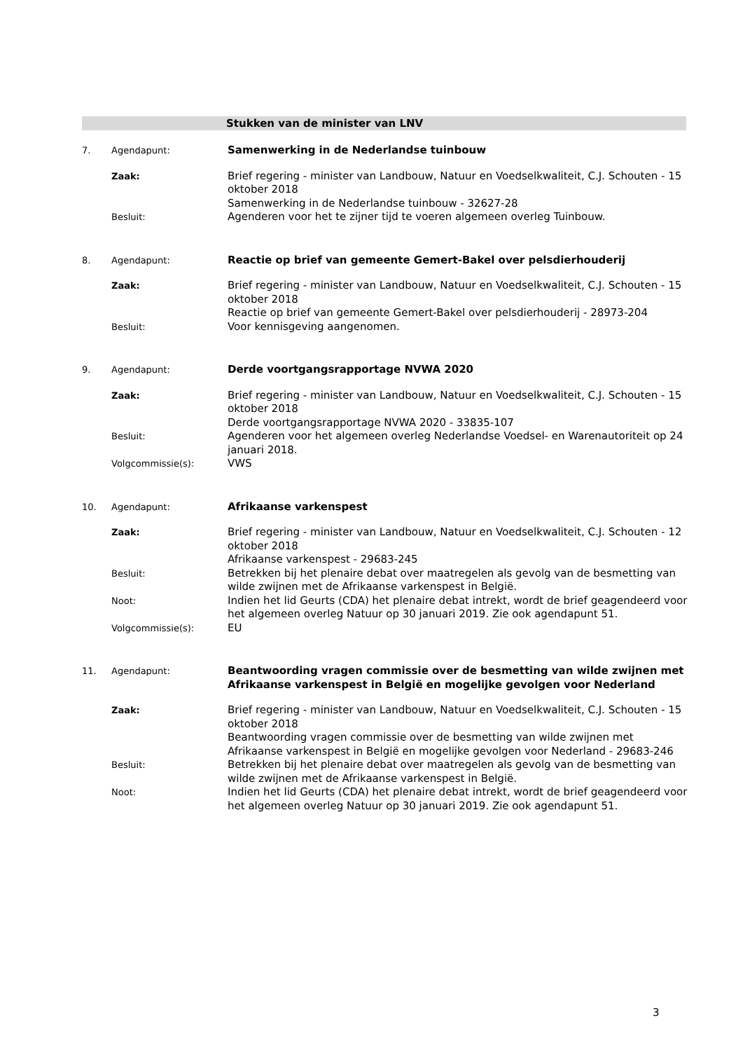Stukken van de minister van LNV
7. Agendapunt:
Samenwerking in de Nederlandse tuinbouw
Zaak:
Brief regering - minister van Landbouw, Natuur en Voedselkwaliteit, C.J. Schouten - 15 oktober 2018
Samenwerking in de Nederlandse tuinbouw - 32627-28
Besluit:
Agenderen voor het te zijner tijd te voeren algemeen overleg Tuinbouw.
8. Agendapunt:
Reactie op brief van gemeente Gemert-Bakel over pelsdierhouderij
Zaak:
Brief regering - minister van Landbouw, Natuur en Voedselkwaliteit, C.J. Schouten - 15 oktober 2018
Reactie op brief van gemeente Gemert-Bakel over pelsdierhouderij - 28973-204
Besluit:
Voor kennisgeving aangenomen.
9. Agendapunt:
Derde voortgangsrapportage NVWA 2020
Zaak:
Brief regering - minister van Landbouw, Natuur en Voedselkwaliteit, C.J. Schouten - 15 oktober 2018
Derde voortgangsrapportage NVWA 2020 - 33835-107
Besluit:
Agenderen voor het algemeen overleg Nederlandse Voedsel- en Warenautoriteit op 24 januari 2018.
Volgcommissie(s):
VWS
10. Agendapunt:
Afrikaanse varkenspest
Zaak:
Brief regering - minister van Landbouw, Natuur en Voedselkwaliteit, C.J. Schouten - 12 oktober 2018
Afrikaanse varkenspest - 29683-245
Besluit:
Betrekken bij het plenaire debat over maatregelen als gevolg van de besmetting van wilde zwijnen met de Afrikaanse varkenspest in België.
Noot:
Indien het lid Geurts (CDA) het plenaire debat intrekt, wordt de brief geagendeerd voor het algemeen overleg Natuur op 30 januari 2019. Zie ook agendapunt 51.
Volgcommissie(s):
EU
11. Agendapunt:
Beantwoording vragen commissie over de besmetting van wilde zwijnen met Afrikaanse varkenspest in België en mogelijke gevolgen voor Nederland
Zaak:
Brief regering - minister van Landbouw, Natuur en Voedselkwaliteit, C.J. Schouten - 15 oktober 2018
Beantwoording vragen commissie over de besmetting van wilde zwijnen met Afrikaanse varkenspest in België en mogelijke gevolgen voor Nederland - 29683-246
Besluit:
Betrekken bij het plenaire debat over maatregelen als gevolg van de besmetting van wilde zwijnen met de Afrikaanse varkenspest in België.
Noot:
Indien het lid Geurts (CDA) het plenaire debat intrekt, wordt de brief geagendeerd voor het algemeen overleg Natuur op 30 januari 2019. Zie ook agendapunt 51.
3